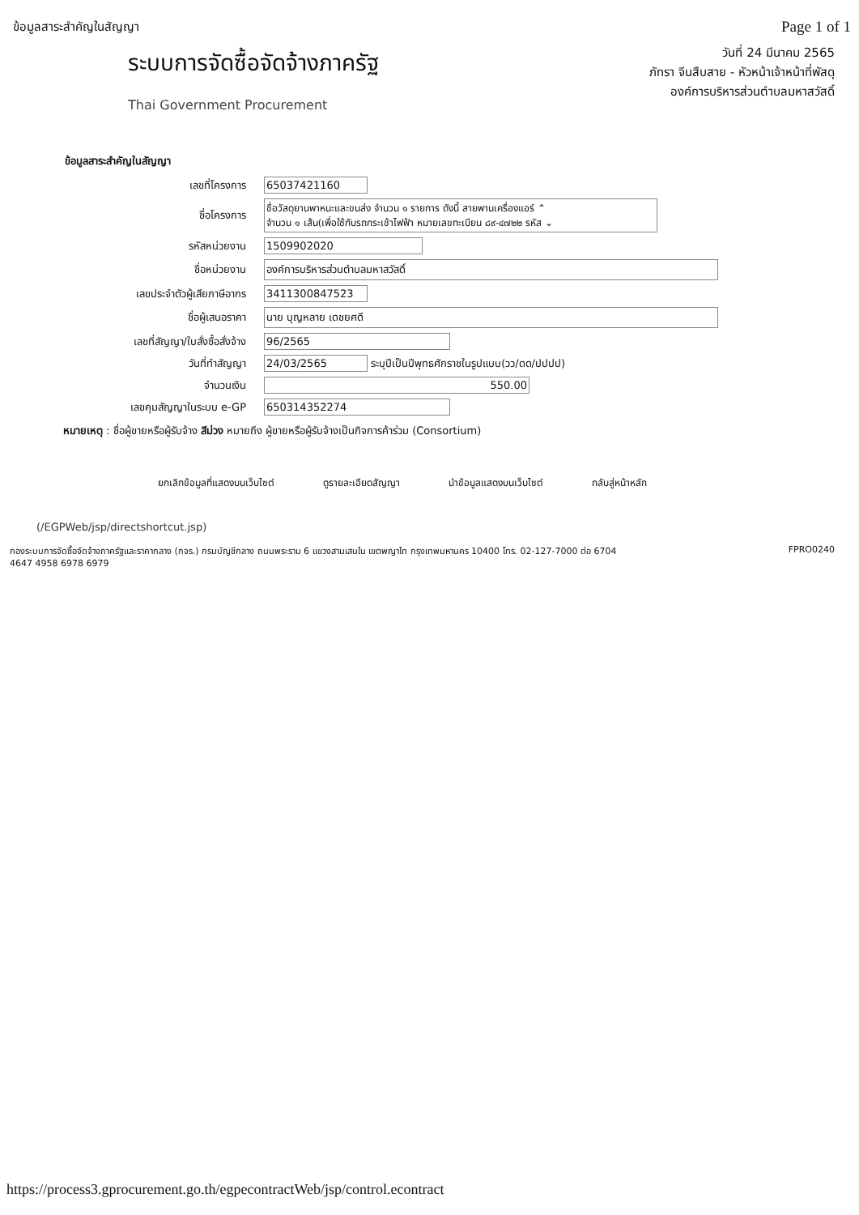ข้อมูลสาระสำคัญในสัญญา
Page 1 of 1
ระบบการจัดซื้อจัดจ้างภาครัฐ
Thai Government Procurement
วันที่ 24 มีนาคม 2565
ภัทรา จีนสืบสาย - หัวหน้าเจ้าหน้าที่พัสดุ
องค์การบริหารส่วนตำบลมหาสวัสดิ์
ข้อมูลสาระสำคัญในสัญญา
| เลขที่โครงการ | 65037421160 |
| ชื่อโครงการ | ชื่อวัสดุยานพาหนะและขนส่ง จำนวน ๑ รายการ ดังนี้ สายพานเครื่องแอร์ ⌃ จำนวน ๑ เส้น(เพื่อใช้กับรถกระเช้าไฟฟ้า หมายเลขทะเบียน ๘๙-๔๗๒๒ รหัส ⌄ |
| รหัสหน่วยงาน | 1509902020 |
| ชื่อหน่วยงาน | องค์การบริหารส่วนตำบลมหาสวัสดิ์ |
| เลขประจำตัวผู้เสียภาษีอากร | 3411300847523 |
| ชื่อผู้เสนอราคา | นาย บุญหลาย เดชยศดี |
| เลขที่สัญญา/ใบสั่งซื้อสั่งจ้าง | 96/2565 |
| วันที่ทำสัญญา | 24/03/2565 ระบุปีเป็นปีพุทธศักราชในรูปแบบ(วว/ดด/ปปปป) |
| จำนวนเงิน | 550.00 |
| เลขคุมสัญญาในระบบ e-GP | 650314352274 |
หมายเหตุ : ชื่อผู้ขายหรือผู้รับจ้าง สีม่วง หมายถึง ผู้ขายหรือผู้รับจ้างเป็นกิจการค้าร่วม (Consortium)
ยกเลิกข้อมูลที่แสดงบนเว็บไซต์ ดูรายละเอียดสัญญา นำข้อมูลแสดงบนเว็บไซต์ กลับสู่หน้าหลัก
(/EGPWeb/jsp/directshortcut.jsp)
กองระบบการจัดซื้อจัดจ้างภาครัฐและราคากลาง (กจร.) กรมบัญชีกลาง ถนนพระราม 6 แขวงสามเสนใน เขตพญาไท กรุงเทพมหานคร 10400 โทร. 02-127-7000 ต่อ 6704
4647 4958 6978 6979
FPRO0240
https://process3.gprocurement.go.th/egpecontractWeb/jsp/control.econtract